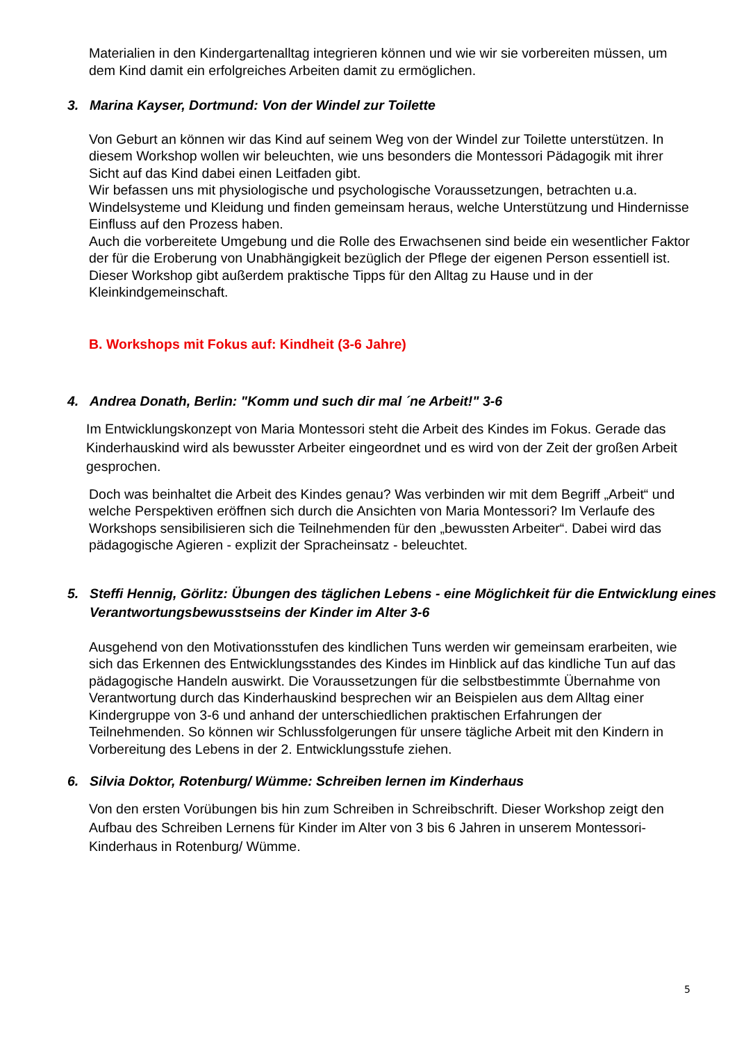Materialien in den Kindergartenalltag integrieren können und wie wir sie vorbereiten müssen, um dem Kind damit ein erfolgreiches Arbeiten damit zu ermöglichen.
3. Marina Kayser, Dortmund: Von der Windel zur Toilette
Von Geburt an können wir das Kind auf seinem Weg von der Windel zur Toilette unterstützen. In diesem Workshop wollen wir beleuchten, wie uns besonders die Montessori Pädagogik mit ihrer Sicht auf das Kind dabei einen Leitfaden gibt.
Wir befassen uns mit physiologische und psychologische Voraussetzungen, betrachten u.a. Windelsysteme und Kleidung und finden gemeinsam heraus, welche Unterstützung und Hindernisse Einfluss auf den Prozess haben.
Auch die vorbereitete Umgebung und die Rolle des Erwachsenen sind beide ein wesentlicher Faktor der für die Eroberung von Unabhängigkeit bezüglich der Pflege der eigenen Person essentiell ist.
Dieser Workshop gibt außerdem praktische Tipps für den Alltag zu Hause und in der Kleinkindgemeinschaft.
B. Workshops mit Fokus auf: Kindheit (3-6 Jahre)
4. Andrea Donath, Berlin: "Komm und such dir mal ´ne Arbeit!" 3-6
Im Entwicklungskonzept von Maria Montessori steht die Arbeit des Kindes im Fokus. Gerade das Kinderhauskind wird als bewusster Arbeiter eingeordnet und es wird von der Zeit der großen Arbeit gesprochen.
Doch was beinhaltet die Arbeit des Kindes genau? Was verbinden wir mit dem Begriff „Arbeit“ und welche Perspektiven eröffnen sich durch die Ansichten von Maria Montessori? Im Verlaufe des Workshops sensibilisieren sich die Teilnehmenden für den „bewussten Arbeiter“. Dabei wird das pädagogische Agieren - explizit der Spracheinsatz - beleuchtet.
5. Steffi Hennig, Görlitz: Übungen des täglichen Lebens - eine Möglichkeit für die Entwicklung eines Verantwortungsbewusstseins der Kinder im Alter 3-6
Ausgehend von den Motivationsstufen des kindlichen Tuns werden wir gemeinsam erarbeiten, wie sich das Erkennen des Entwicklungsstandes des Kindes im Hinblick auf das kindliche Tun auf das pädagogische Handeln auswirkt. Die Voraussetzungen für die selbstbestimmte Übernahme von Verantwortung durch das Kinderhauskind besprechen wir an Beispielen aus dem Alltag einer Kindergruppe von 3-6 und anhand der unterschiedlichen praktischen Erfahrungen der Teilnehmenden. So können wir Schlussfolgerungen für unsere tägliche Arbeit mit den Kindern in Vorbereitung des Lebens in der 2. Entwicklungsstufe ziehen.
6. Silvia Doktor, Rotenburg/ Wümme: Schreiben lernen im Kinderhaus
Von den ersten Vorübungen bis hin zum Schreiben in Schreibschrift. Dieser Workshop zeigt den Aufbau des Schreiben Lernens für Kinder im Alter von 3 bis 6 Jahren in unserem Montessori-Kinderhaus in Rotenburg/ Wümme.
5